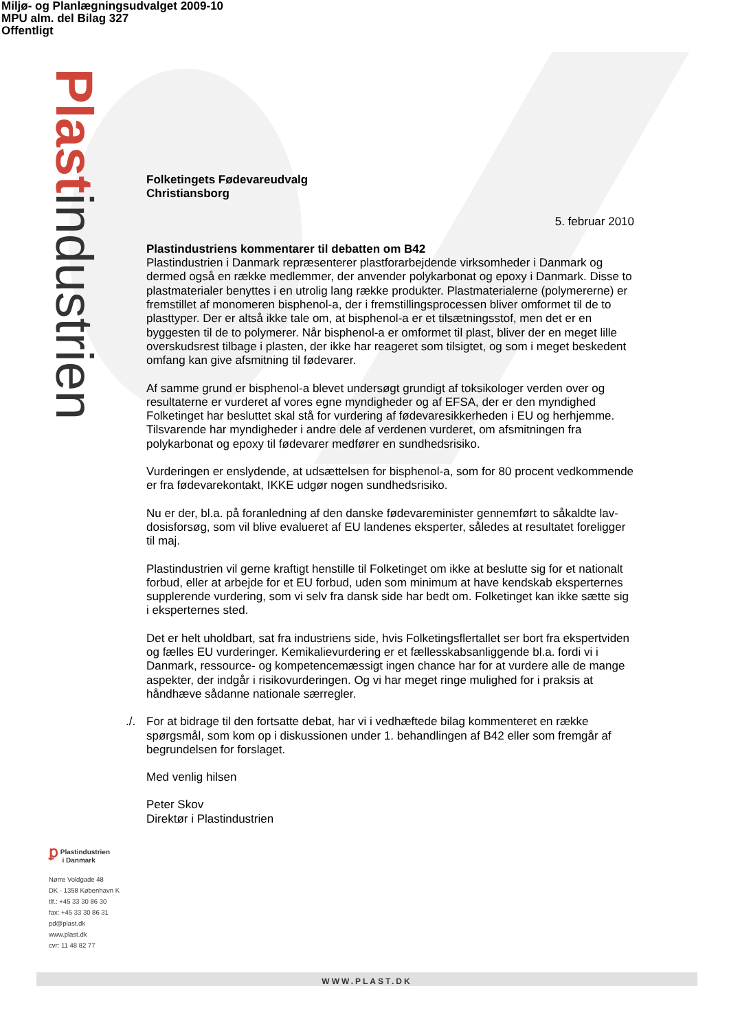Miljø- og Planlægningsudvalget 2009-10
MPU alm. del Bilag 327
Offentligt
Plastindustrien
Folketingets Fødevareudvalg
Christiansborg
5. februar 2010
Plastindustriens kommentarer til debatten om B42
Plastindustrien i Danmark repræsenterer plastforarbejdende virksomheder i Danmark og dermed også en række medlemmer, der anvender polykarbonat og epoxy i Danmark. Disse to plastmaterialer benyttes i en utrolig lang række produkter. Plastmaterialerne (polymererne) er fremstillet af monomeren bisphenol-a, der i fremstillingsprocessen bliver omformet til de to plasttyper. Der er altså ikke tale om, at bisphenol-a er et tilsætningsstof, men det er en byggesten til de to polymerer. Når bisphenol-a er omformet til plast, bliver der en meget lille overskudsrest tilbage i plasten, der ikke har reageret som tilsigtet, og som i meget beskedent omfang kan give afsmitning til fødevarer.
Af samme grund er bisphenol-a blevet undersøgt grundigt af toksikologer verden over og resultaterne er vurderet af vores egne myndigheder og af EFSA, der er den myndighed Folketinget har besluttet skal stå for vurdering af fødevaresikkerheden i EU og herhjemme. Tilsvarende har myndigheder i andre dele af verdenen vurderet, om afsmitningen fra polykarbonat og epoxy til fødevarer medfører en sundhedsrisiko.
Vurderingen er enslydende, at udsættelsen for bisphenol-a, som for 80 procent vedkommende er fra fødevarekontakt, IKKE udgør nogen sundhedsrisiko.
Nu er der, bl.a. på foranledning af den danske fødevareminister gennemført to såkaldte lav-dosisforsøg, som vil blive evalueret af EU landenes eksperter, således at resultatet foreligger til maj.
Plastindustrien vil gerne kraftigt henstille til Folketinget om ikke at beslutte sig for et nationalt forbud, eller at arbejde for et EU forbud, uden som minimum at have kendskab eksperternes supplerende vurdering, som vi selv fra dansk side har bedt om. Folketinget kan ikke sætte sig i eksperternes sted.
Det er helt uholdbart, sat fra industriens side, hvis Folketingsflertallet ser bort fra ekspertviden og fælles EU vurderinger. Kemikalievurdering er et fællesskabsanliggende bl.a. fordi vi i Danmark, ressource- og kompetencemæssigt ingen chance har for at vurdere alle de mange aspekter, der indgår i risikovurderingen. Og vi har meget ringe mulighed for i praksis at håndhæve sådanne nationale særregler.
./. For at bidrage til den fortsatte debat, har vi i vedhæftede bilag kommenteret en række spørgsmål, som kom op i diskussionen under 1. behandlingen af B42 eller som fremgår af begrundelsen for forslaget.
Med venlig hilsen
Peter Skov
Direktør i Plastindustrien
ꝑ Plastindustrien
i Danmark
Nørre Voldgade 48
DK - 1358 København K
tlf.: +45 33 30 86 30
fax: +45 33 30 86 31
pd@plast.dk
www.plast.dk
cvr: 11 48 82 77
WWW.PLAST.DK